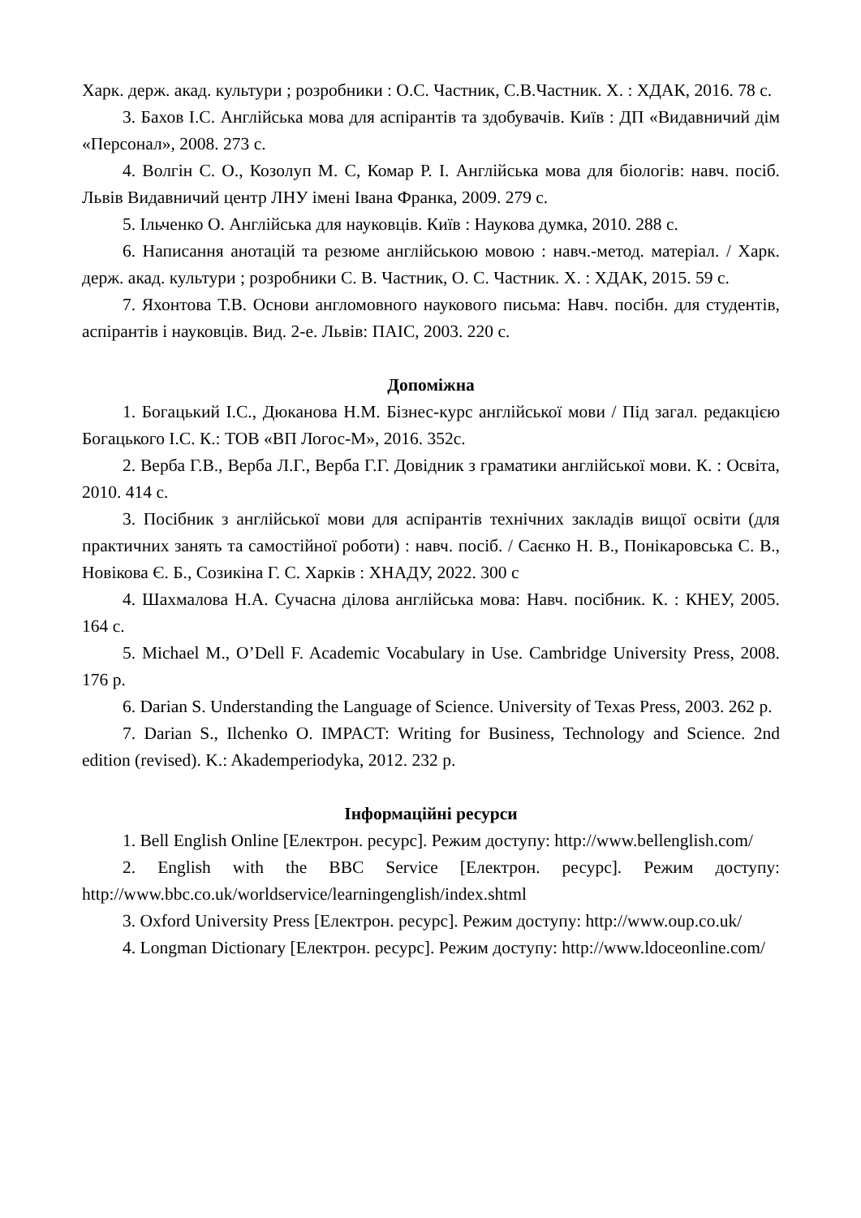Харк. держ. акад. культури ; розробники : О.С. Частник, С.В.Частник. Х. : ХДАК, 2016. 78 с.
3. Бахов І.С. Англійська мова для аспірантів та здобувачів. Київ : ДП «Видавничий дім «Персонал», 2008. 273 с.
4. Волгін С. О., Козолуп М. С, Комар Р. І. Англійська мова для біологів: навч. посіб. Львів Видавничий центр ЛНУ імені Івана Франка, 2009. 279 с.
5. Ільченко О. Англійська для науковців. Київ : Наукова думка, 2010. 288 с.
6. Написання анотацій та резюме англійською мовою : навч.-метод. матеріал. / Харк. держ. акад. культури ; розробники С. В. Частник, О. С. Частник. Х. : ХДАК, 2015. 59 с.
7. Яхонтова Т.В. Основи англомовного наукового письма: Навч. посібн. для студентів, аспірантів і науковців. Вид. 2-е. Львів: ПАІС, 2003. 220 с.
Допоміжна
1. Богацький І.С., Дюканова Н.М. Бізнес-курс англійської мови / Під загал. редакцією Богацького І.С. К.: ТОВ «ВП Логос-М», 2016. 352с.
2. Верба Г.В., Верба Л.Г., Верба Г.Г. Довідник з граматики англійської мови. К. : Освіта, 2010. 414 с.
3. Посібник з англійської мови для аспірантів технічних закладів вищої освіти (для практичних занять та самостійної роботи) : навч. посіб. / Саєнко Н. В., Понікаровська С. В., Новікова Є. Б., Созикіна Г. С. Харків : ХНАДУ, 2022. 300 с
4. Шахмалова Н.А. Сучасна ділова англійська мова: Навч. посібник. К. : КНЕУ, 2005. 164 с.
5. Michael M., O’Dell F. Academic Vocabulary in Use. Cambridge University Press, 2008. 176 p.
6. Darian S. Understanding the Language of Science. University of Texas Press, 2003. 262 p.
7. Darian S., Ilchenko O. IMPACT: Writing for Business, Technology and Science. 2nd edition (revised). K.: Akademperiodyka, 2012. 232 p.
Інформаційні ресурси
1. Bell English Online [Електрон. ресурс]. Режим доступу: http://www.bellenglish.com/
2. English with the BBC Service [Електрон. ресурс]. Режим доступу: http://www.bbc.co.uk/worldservice/learningenglish/index.shtml
3. Oxford University Press [Електрон. ресурс]. Режим доступу: http://www.oup.co.uk/
4. Longman Dictionary [Електрон. ресурс]. Режим доступу: http://www.ldoceonline.com/